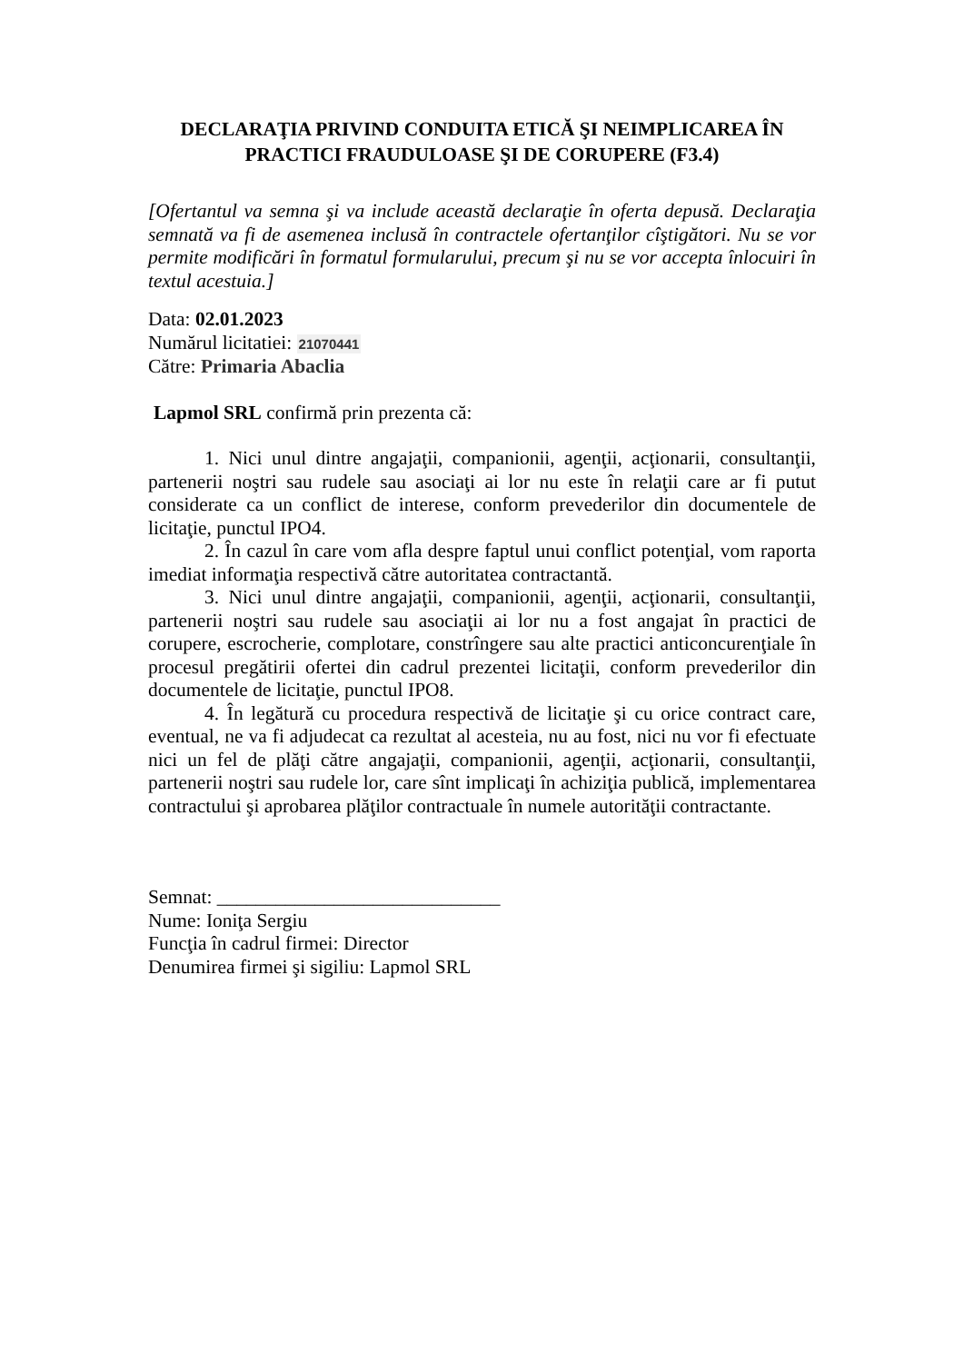DECLARAŢIA PRIVIND CONDUITA ETICĂ ŞI NEIMPLICAREA ÎN PRACTICI FRAUDULOASE ŞI DE CORUPERE (F3.4)
[Ofertantul va semna şi va include această declaraţie în oferta depusă. Declaraţia semnată va fi de asemenea inclusă în contractele ofertanţilor cîştigători. Nu se vor permite modificări în formatul formularului, precum şi nu se vor accepta înlocuiri în textul acestuia.]
Data: 02.01.2023
Numărul licitatiei: 21070441
Către: Primaria Abaclia
Lapmol SRL confirmă prin prezenta că:
1. Nici unul dintre angajaţii, companionii, agenţii, acţionarii, consultanţii, partenerii noştri sau rudele sau asociaţi ai lor nu este în relaţii care ar fi putut considerate ca un conflict de interese, conform prevederilor din documentele de licitaţie, punctul IPO4.
2. În cazul în care vom afla despre faptul unui conflict potenţial, vom raporta imediat informaţia respectivă către autoritatea contractantă.
3. Nici unul dintre angajaţii, companionii, agenţii, acţionarii, consultanţii, partenerii noştri sau rudele sau asociaţii ai lor nu a fost angajat în practici de corupere, escrocherie, complotare, constrîngere sau alte practici anticoncurenţiale în procesul pregătirii ofertei din cadrul prezentei licitaţii, conform prevederilor din documentele de licitaţie, punctul IPO8.
4. În legătură cu procedura respectivă de licitaţie şi cu orice contract care, eventual, ne va fi adjudecat ca rezultat al acesteia, nu au fost, nici nu vor fi efectuate nici un fel de plăţi către angajaţii, companionii, agenţii, acţionarii, consultanţii, partenerii noştri sau rudele lor, care sînt implicaţi în achiziţia publică, implementarea contractului şi aprobarea plăţilor contractuale în numele autorităţii contractante.
Semnat: _____________________________
Nume: Ioniţa Sergiu
Funcţia în cadrul firmei: Director
Denumirea firmei şi sigiliu: Lapmol SRL